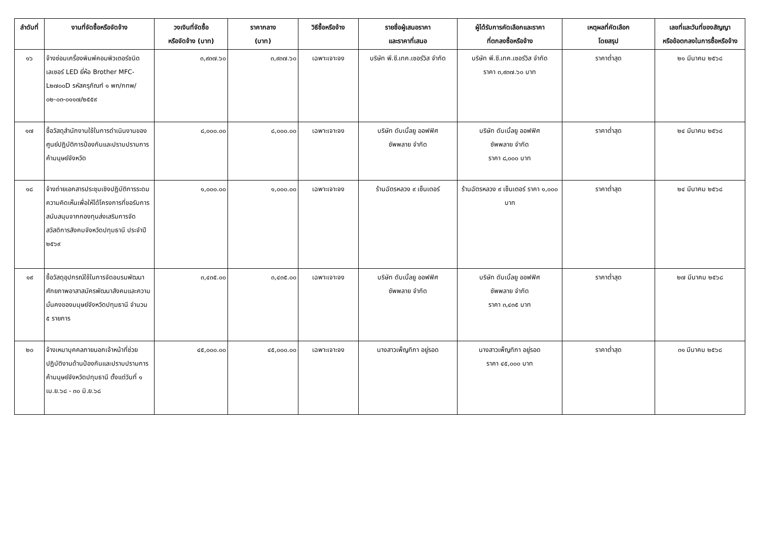| ลำดับที่ | งานที่จัดซื้อหรือจัดจ้าง | วงเงินที่จัดซื้อ หรือจัดจ้าง (บาท) | ราคากลาง (บาท) | วิธีซื้อหรือจ้าง | รายชื่อผู้เสนอราคา และราคาที่เสนอ | ผู้ได้รับการคัดเลือกและราคา ที่ตกลงซื้อหรือจ้าง | เหตุผลที่คัดเลือก โดยสรุป | เลขที่และวันที่ของสัญญา หรือข้อตกลงในการซื้อหรือจ้าง |
| --- | --- | --- | --- | --- | --- | --- | --- | --- |
| ๑๖ | จ้างซ่อมเครื่องพิมพ์คอมพิวเตอร์ชนิดเลเซอร์ LED ยี่ห้อ Brother MFC-L๒๗๐๐D รหัสครุภัณฑ์ ๑ พก/กทพ/๐๒-๐๓-๐๑๑๗/๒๕๕๙ | ๓,๙๓๗.๖๐ | ๓,๙๓๗.๖๐ | เฉพาะเจาะจง | บริษัท พี.ซี.เทค.เซอร์วิส จำกัด | บริษัท พี.ซี.เทค.เซอร์วิส จำกัด ราคา ๓,๙๓๗.๖๐ บาท | ราคาต่ำสุด | ๒๑ มีนาคม ๒๕๖๘ |
| ๑๗ | ซื้อวัสดุสำนักงานใช้ในการดำเนินงานของศูนย์ปฏิบัติการป้องกันและปราบปรามการค้ามนุษย์จังหวัด | ๘,๐๐๐.๐๐ | ๘,๐๐๐.๐๐ | เฉพาะเจาะจง | บริษัท ดับเบิ้ลยู ออฟฟิศ ซัพพลาย จำกัด | บริษัท ดับเบิ้ลยู ออฟฟิศ ซัพพลาย จำกัด ราคา ๘,๐๐๐ บาท | ราคาต่ำสุด | ๒๔ มีนาคม ๒๕๖๘ |
| ๑๘ | จ้างถ่ายเอกสารประชุมเชิงปฏิบัติการระดมความคิดเห็นเพื่อให้ได้โครงการที่ขอรับการสนับสนุนจากกองทุนส่งเสริมการจัดสวัสดิการสังคมจังหวัดปทุมธานี ประจำปี ๒๕๖๙ | ๑,๐๐๐.๐๐ | ๑,๐๐๐.๐๐ | เฉพาะเจาะจง | ร้านฉัตรหลวง ๙ เซ็นเตอร์ | ร้านฉัตรหลวง ๙ เซ็นเตอร์ ราคา ๑,๐๐๐ บาท | ราคาต่ำสุด | ๒๔ มีนาคม ๒๕๖๘ |
| ๑๙ | ซื้อวัสดุอุปกรณ์ใช้ในการจัดอบรมพัฒนาศักยภาพอาสาสมัครพัฒนาสังคมและความมั่นคงของมนุษย์จังหวัดปทุมธานี จำนวน ๕ รายการ | ๓,๔๓๕.๐๐ | ๓,๔๓๕.๐๐ | เฉพาะเจาะจง | บริษัท ดับเบิ้ลยู ออฟฟิศ ซัพพลาย จำกัด | บริษัท ดับเบิ้ลยู ออฟฟิศ ซัพพลาย จำกัด ราคา ๓,๔๓๕ บาท | ราคาต่ำสุด | ๒๗ มีนาคม ๒๕๖๘ |
| ๒๐ | จ้างเหมาบุคคลภายนอกเจ้าหน้าที่ช่วยปฏิบัติงานด้านป้องกันและปราบปรามการค้ามนุษย์จังหวัดปทุมธานี ตั้งแต่วันที่ ๑ เม.ย.๖๘ - ๓๐ มิ.ย.๖๘ | ๔๕,๐๐๐.๐๐ | ๔๕,๐๐๐.๐๐ | เฉพาะเจาะจง | นางสาวเพ็ญทิภา อยู่รอด | นางสาวเพ็ญทิภา อยู่รอด ราคา ๔๕,๐๐๐ บาท | ราคาต่ำสุด | ๓๑ มีนาคม ๒๕๖๘ |